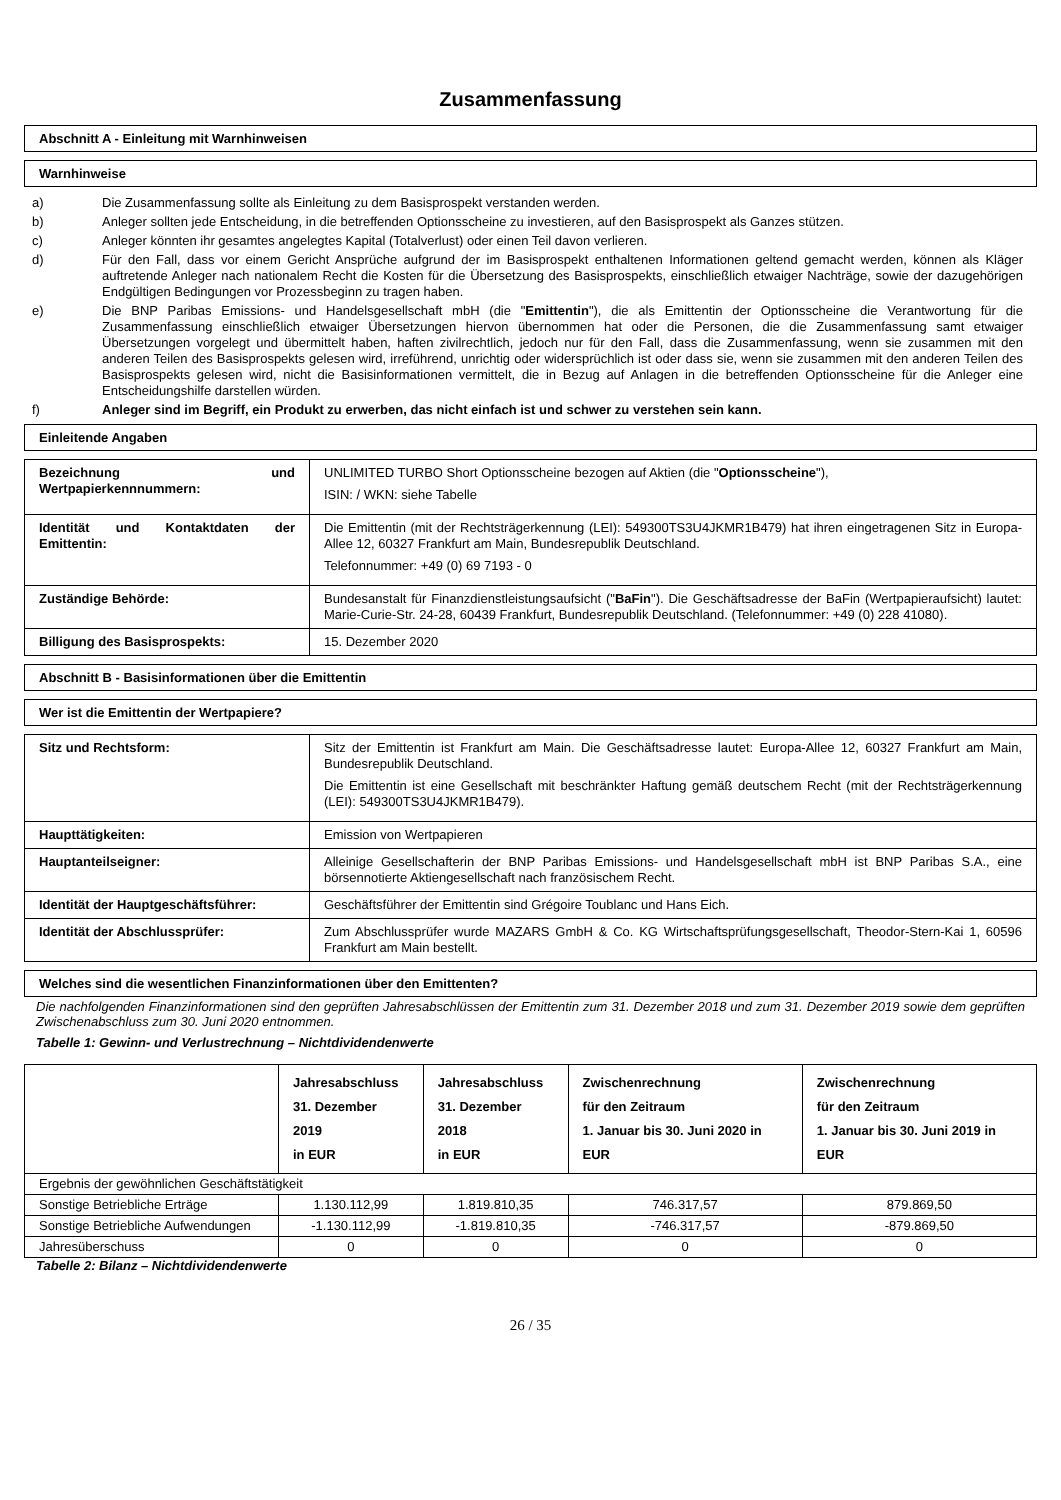Zusammenfassung
Abschnitt A - Einleitung mit Warnhinweisen
Warnhinweise
a) Die Zusammenfassung sollte als Einleitung zu dem Basisprospekt verstanden werden.
b) Anleger sollten jede Entscheidung, in die betreffenden Optionsscheine zu investieren, auf den Basisprospekt als Ganzes stützen.
c) Anleger könnten ihr gesamtes angelegtes Kapital (Totalverlust) oder einen Teil davon verlieren.
d) Für den Fall, dass vor einem Gericht Ansprüche aufgrund der im Basisprospekt enthaltenen Informationen geltend gemacht werden, können als Kläger auftretende Anleger nach nationalem Recht die Kosten für die Übersetzung des Basisprospekts, einschließlich etwaiger Nachträge, sowie der dazugehörigen Endgültigen Bedingungen vor Prozessbeginn zu tragen haben.
e) Die BNP Paribas Emissions- und Handelsgesellschaft mbH (die "Emittentin"), die als Emittentin der Optionsscheine die Verantwortung für die Zusammenfassung einschließlich etwaiger Übersetzungen hiervon übernommen hat oder die Personen, die die Zusammenfassung samt etwaiger Übersetzungen vorgelegt und übermittelt haben, haften zivilrechtlich, jedoch nur für den Fall, dass die Zusammenfassung, wenn sie zusammen mit den anderen Teilen des Basisprospekts gelesen wird, irreführend, unrichtig oder widersprüchlich ist oder dass sie, wenn sie zusammen mit den anderen Teilen des Basisprospekts gelesen wird, nicht die Basisinformationen vermittelt, die in Bezug auf Anlagen in die betreffenden Optionsscheine für die Anleger eine Entscheidungshilfe darstellen würden.
f) Anleger sind im Begriff, ein Produkt zu erwerben, das nicht einfach ist und schwer zu verstehen sein kann.
Einleitende Angaben
| Bezeichnung und Wertpapierkennnummern: | UNLIMITED TURBO Short Optionsscheine bezogen auf Aktien (die " Optionsscheine "), ISIN: / WKN: siehe Tabelle |
| Identität und Kontaktdaten der Emittentin: | Die Emittentin (mit der Rechtsträgerkennung (LEI): 549300TS3U4JKMR1B479) hat ihren eingetragenen Sitz in Europa-Allee 12, 60327 Frankfurt am Main, Bundesrepublik Deutschland. Telefonnummer: +49 (0) 69 7193 - 0 |
| Zuständige Behörde: | Bundesanstalt für Finanzdienstleistungsaufsicht (" BaFin "). Die Geschäftsadresse der BaFin (Wertpapieraufsicht) lautet: Marie-Curie-Str. 24-28, 60439 Frankfurt, Bundesrepublik Deutschland. (Telefonnummer: +49 (0) 228 41080). |
| Billigung des Basisprospekts: | 15. Dezember 2020 |
Abschnitt B - Basisinformationen über die Emittentin
Wer ist die Emittentin der Wertpapiere?
| Sitz und Rechtsform: | Sitz der Emittentin ist Frankfurt am Main. Die Geschäftsadresse lautet: Europa-Allee 12, 60327 Frankfurt am Main, Bundesrepublik Deutschland. Die Emittentin ist eine Gesellschaft mit beschränkter Haftung gemäß deutschem Recht (mit der Rechtsträgerkennung (LEI): 549300TS3U4JKMR1B479). |
| Haupttätigkeiten: | Emission von Wertpapieren |
| Hauptanteilseigner: | Alleinige Gesellschafterin der BNP Paribas Emissions- und Handelsgesellschaft mbH ist BNP Paribas S.A., eine börsennotierte Aktiengesellschaft nach französischem Recht. |
| Identität der Hauptgeschäftsführer: | Geschäftsführer der Emittentin sind Grégoire Toublanc und Hans Eich. |
| Identität der Abschlussprüfer: | Zum Abschlussprüfer wurde MAZARS GmbH & Co. KG Wirtschaftsprüfungsgesellschaft, Theodor-Stern-Kai 1, 60596 Frankfurt am Main bestellt. |
Welches sind die wesentlichen Finanzinformationen über den Emittenten?
Die nachfolgenden Finanzinformationen sind den geprüften Jahresabschlüssen der Emittentin zum 31. Dezember 2018 und zum 31. Dezember 2019 sowie dem geprüften Zwischenabschluss zum 30. Juni 2020 entnommen.
Tabelle 1: Gewinn- und Verlustrechnung – Nichtdividendenwerte
| | Jahresabschluss 31. Dezember 2019 in EUR | Jahresabschluss 31. Dezember 2018 in EUR | Zwischenrechnung für den Zeitraum 1. Januar bis 30. Juni 2020 in EUR | Zwischenrechnung für den Zeitraum 1. Januar bis 30. Juni 2019 in EUR |
| --- | --- | --- | --- | --- |
| Ergebnis der gewöhnlichen Geschäftstätigkeit | | | | |
| Sonstige Betriebliche Erträge | 1.130.112,99 | 1.819.810,35 | 746.317,57 | 879.869,50 |
| Sonstige Betriebliche Aufwendungen | -1.130.112,99 | -1.819.810,35 | -746.317,57 | -879.869,50 |
| Jahresüberschuss | 0 | 0 | 0 | 0 |
Tabelle 2: Bilanz – Nichtdividendenwerte
26 / 35